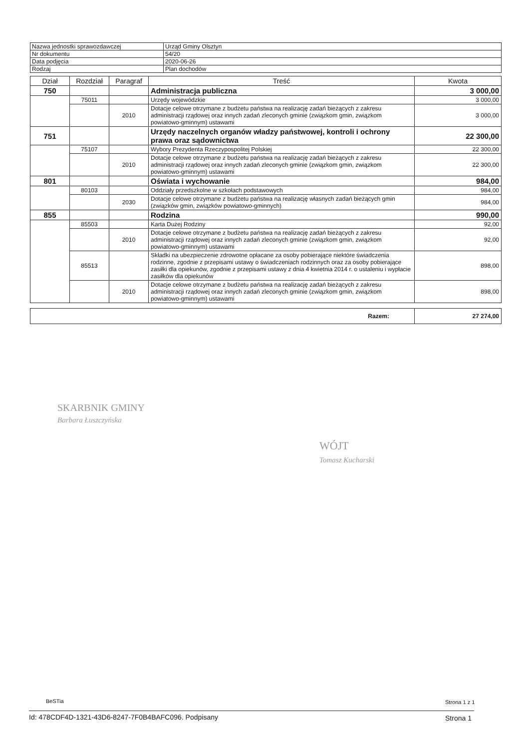| Nazwa jednostki sprawozdawczej | Urząd Gminy Olsztyn |
| Nr dokumentu | 54/20 |
| Data podjęcia | 2020-06-26 |
| Rodzaj | Plan dochodów |
| Dział | Rozdział | Paragraf | Treść | Kwota |
| --- | --- | --- | --- | --- |
| 750 | | | Administracja publiczna | 3 000,00 |
| | 75011 | | Urzędy wojewódzkie | 3 000,00 |
| | | 2010 | Dotacje celowe otrzymane z budżetu państwa na realizację zadań bieżących z zakresu administracji rządowej oraz innych zadań zleconych gminie (związkom gmin, związkom powiatowo-gminnym) ustawami | 3 000,00 |
| 751 | | | Urzędy naczelnych organów władzy państwowej, kontroli i ochrony prawa oraz sądownictwa | 22 300,00 |
| | 75107 | | Wybory Prezydenta Rzeczypospolitej Polskiej | 22 300,00 |
| | | 2010 | Dotacje celowe otrzymane z budżetu państwa na realizację zadań bieżących z zakresu administracji rządowej oraz innych zadań zleconych gminie (związkom gmin, związkom powiatowo-gminnym) ustawami | 22 300,00 |
| 801 | | | Oświata i wychowanie | 984,00 |
| | 80103 | | Oddziały przedszkolne w szkołach podstawowych | 984,00 |
| | | 2030 | Dotacje celowe otrzymane z budżetu państwa na realizację własnych zadań bieżących gmin (związków gmin, związków powiatowo-gminnych) | 984,00 |
| 855 | | | Rodzina | 990,00 |
| | 85503 | | Karta Dużej Rodziny | 92,00 |
| | | 2010 | Dotacje celowe otrzymane z budżetu państwa na realizację zadań bieżących z zakresu administracji rządowej oraz innych zadań zleconych gminie (związkom gmin, związkom powiatowo-gminnym) ustawami | 92,00 |
| | 85513 | | Składki na ubezpieczenie zdrowotne opłacane za osoby pobierające niektóre świadczenia rodzinne, zgodnie z przepisami ustawy o świadczeniach rodzinnych oraz za osoby pobierające zasiłki dla opiekunów, zgodnie z przepisami ustawy z dnia 4 kwietnia 2014 r. o ustaleniu i wypłacie zasiłków dla opiekunów | 898,00 |
| | | 2010 | Dotacje celowe otrzymane z budżetu państwa na realizację zadań bieżących z zakresu administracji rządowej oraz innych zadań zleconych gminie (związkom gmin, związkom powiatowo-gminnym) ustawami | 898,00 |
| Razem: | 27 274,00 |
SKARBNIK GMINY
Barbara Łuszczyńska
WÓJT
Tomasz Kucharski
BeSTia Strona 1 z 1
Id: 478CDF4D-1321-43D6-8247-7F0B4BAFC096. Podpisany
Strona 1